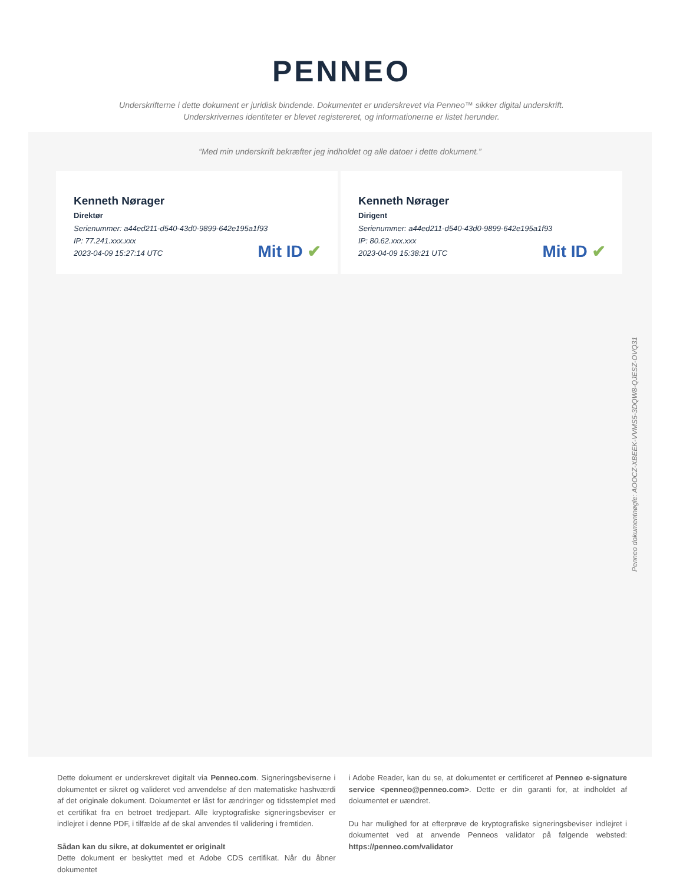PENNEO
Underskrifterne i dette dokument er juridisk bindende. Dokumentet er underskrevet via Penneo™ sikker digital underskrift.
Underskrivernes identiteter er blevet registereret, og informationerne er listet herunder.
“Med min underskrift bekræfter jeg indholdet og alle datoer i dette dokument.”
Kenneth Nørager
Direktør
Serienummer: a44ed211-d540-43d0-9899-642e195a1f93
IP: 77.241.xxx.xxx
2023-04-09 15:27:14 UTC
Mit ID ✔
Kenneth Nørager
Dirigent
Serienummer: a44ed211-d540-43d0-9899-642e195a1f93
IP: 80.62.xxx.xxx
2023-04-09 15:38:21 UTC
Mit ID ✔
Penneo dokumentnøgle: AOOCZ-XBEEK-VVMS5-3DQW8-QJESZ-OVQ31
Dette dokument er underskrevet digitalt via Penneo.com. Signeringsbeviserne i dokumentet er sikret og valideret ved anvendelse af den matematiske hashværdi af det originale dokument. Dokumentet er låst for ændringer og tidsstemplet med et certifikat fra en betroet tredjepart. Alle kryptografiske signeringsbeviser er indlejret i denne PDF, i tilfælde af de skal anvendes til validering i fremtiden.
Sådan kan du sikre, at dokumentet er originalt
Dette dokument er beskyttet med et Adobe CDS certifikat. Når du åbner dokumentet
i Adobe Reader, kan du se, at dokumentet er certificeret af Penneo e-signature service <penneo@penneo.com>. Dette er din garanti for, at indholdet af dokumentet er uændret.
Du har mulighed for at efterprøve de kryptografiske signeringsbeviser indlejret i dokumentet ved at anvende Penneos validator på følgende websted: https://penneo.com/validator